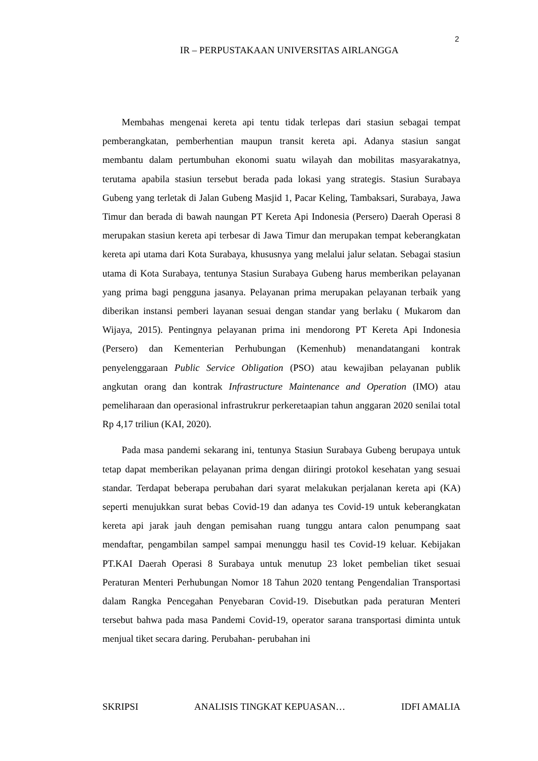2
IR – PERPUSTAKAAN UNIVERSITAS AIRLANGGA
Membahas mengenai kereta api tentu tidak terlepas dari stasiun sebagai tempat pemberangkatan, pemberhentian maupun transit kereta api. Adanya stasiun sangat membantu dalam pertumbuhan ekonomi suatu wilayah dan mobilitas masyarakatnya, terutama apabila stasiun tersebut berada pada lokasi yang strategis. Stasiun Surabaya Gubeng yang terletak di Jalan Gubeng Masjid 1, Pacar Keling, Tambaksari, Surabaya, Jawa Timur dan berada di bawah naungan PT Kereta Api Indonesia (Persero) Daerah Operasi 8 merupakan stasiun kereta api terbesar di Jawa Timur dan merupakan tempat keberangkatan kereta api utama dari Kota Surabaya, khususnya yang melalui jalur selatan. Sebagai stasiun utama di Kota Surabaya, tentunya Stasiun Surabaya Gubeng harus memberikan pelayanan yang prima bagi pengguna jasanya. Pelayanan prima merupakan pelayanan terbaik yang diberikan instansi pemberi layanan sesuai dengan standar yang berlaku ( Mukarom dan Wijaya, 2015). Pentingnya pelayanan prima ini mendorong PT Kereta Api Indonesia (Persero) dan Kementerian Perhubungan (Kemenhub) menandatangani kontrak penyelenggaraan Public Service Obligation (PSO) atau kewajiban pelayanan publik angkutan orang dan kontrak Infrastructure Maintenance and Operation (IMO) atau pemeliharaan dan operasional infrastrukrur perkeretaapian tahun anggaran 2020 senilai total Rp 4,17 triliun (KAI, 2020).
Pada masa pandemi sekarang ini, tentunya Stasiun Surabaya Gubeng berupaya untuk tetap dapat memberikan pelayanan prima dengan diiringi protokol kesehatan yang sesuai standar. Terdapat beberapa perubahan dari syarat melakukan perjalanan kereta api (KA) seperti menujukkan surat bebas Covid-19 dan adanya tes Covid-19 untuk keberangkatan kereta api jarak jauh dengan pemisahan ruang tunggu antara calon penumpang saat mendaftar, pengambilan sampel sampai menunggu hasil tes Covid-19 keluar. Kebijakan PT.KAI Daerah Operasi 8 Surabaya untuk menutup 23 loket pembelian tiket sesuai Peraturan Menteri Perhubungan Nomor 18 Tahun 2020 tentang Pengendalian Transportasi dalam Rangka Pencegahan Penyebaran Covid-19. Disebutkan pada peraturan Menteri tersebut bahwa pada masa Pandemi Covid-19, operator sarana transportasi diminta untuk menjual tiket secara daring. Perubahan- perubahan ini
SKRIPSI ANALISIS TINGKAT KEPUASAN… IDFI AMALIA